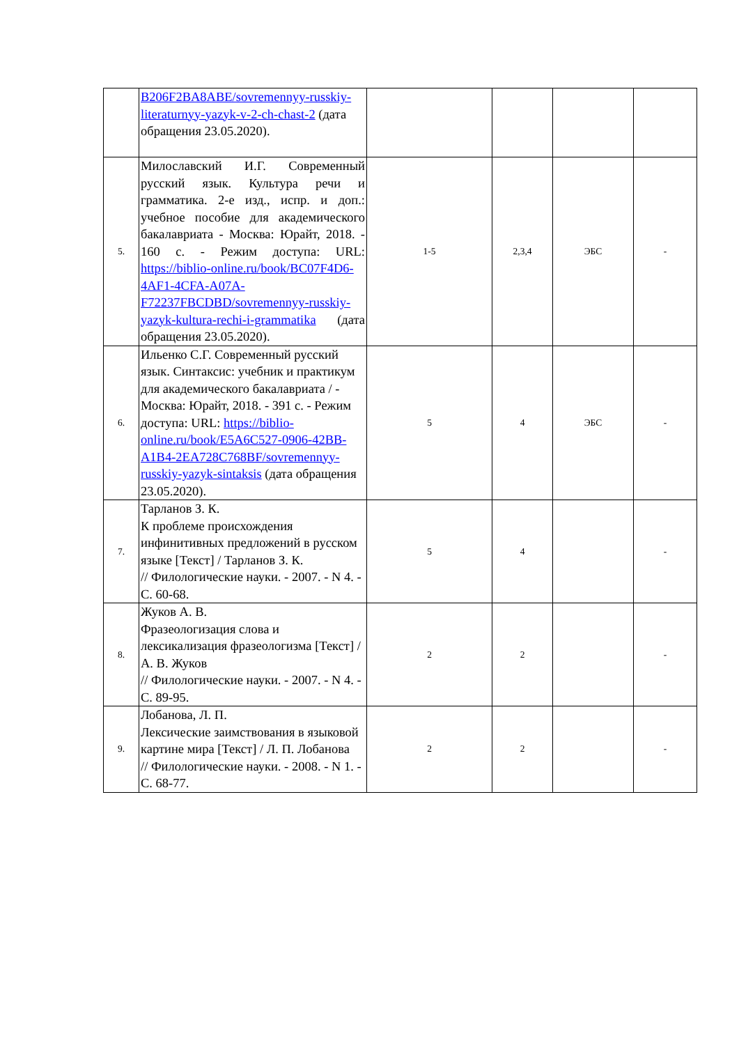| | B206F2BA8ABE/sovremennyy-russkiy-literaturnyy-yazyk-v-2-ch-chast-2 (дата обращения 23.05.2020). | | | | |
| 5. | Милославский И.Г. Современный русский язык. Культура речи и грамматика. 2-е изд., испр. и доп.: учебное пособие для академического бакалавриата - Москва: Юрайт, 2018. - 160 с. - Режим доступа: URL: https://biblio-online.ru/book/BC07F4D6-4AF1-4CFA-A07A-F72237FBCDBD/sovremennyy-russkiy-yazyk-kultura-rechi-i-grammatika (дата обращения 23.05.2020). | 1-5 | 2,3,4 | ЭБС | - |
| 6. | Ильенко С.Г. Современный русский язык. Синтаксис: учебник и практикум для академического бакалавриата / - Москва: Юрайт, 2018. - 391 с. - Режим доступа: URL: https://biblio-online.ru/book/E5A6C527-0906-42BB-A1B4-2EA728C768BF/sovremennyy-russkiy-yazyk-sintaksis (дата обращения 23.05.2020). | 5 | 4 | ЭБС | - |
| 7. | Тарланов З. К. К проблеме происхождения инфинитивных предложений в русском языке [Текст] / Тарланов З. К. // Филологические науки. - 2007. - N 4. - С. 60-68. | 5 | 4 | | - |
| 8. | Жуков А. В. Фразеологизация слова и лексикализация фразеологизма [Текст] / А. В. Жуков // Филологические науки. - 2007. - N 4. - С. 89-95. | 2 | 2 | | - |
| 9. | Лобанова, Л. П. Лексические заимствования в языковой картине мира [Текст] / Л. П. Лобанова // Филологические науки. - 2008. - N 1. - С. 68-77. | 2 | 2 | | - |